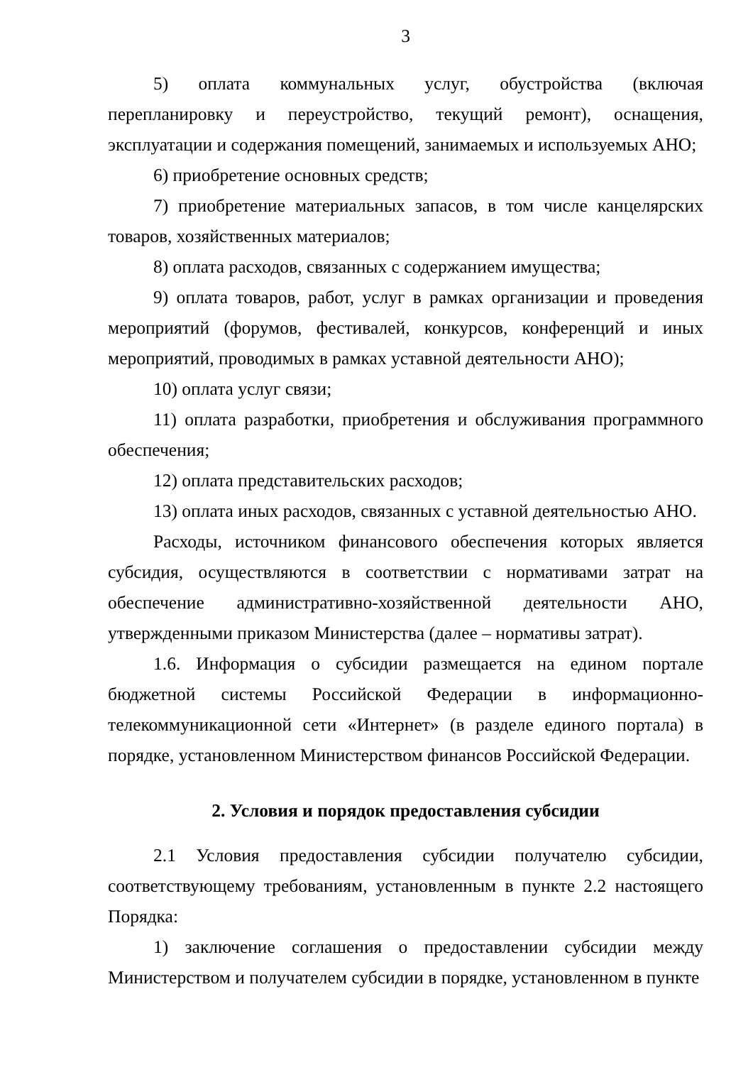3
5) оплата коммунальных услуг, обустройства (включая перепланировку и переустройство, текущий ремонт), оснащения, эксплуатации и содержания помещений, занимаемых и используемых АНО;
6) приобретение основных средств;
7) приобретение материальных запасов, в том числе канцелярских товаров, хозяйственных материалов;
8) оплата расходов, связанных с содержанием имущества;
9) оплата товаров, работ, услуг в рамках организации и проведения мероприятий (форумов, фестивалей, конкурсов, конференций и иных мероприятий, проводимых в рамках уставной деятельности АНО);
10) оплата услуг связи;
11) оплата разработки, приобретения и обслуживания программного обеспечения;
12) оплата представительских расходов;
13) оплата иных расходов, связанных с уставной деятельностью АНО.
Расходы, источником финансового обеспечения которых является субсидия, осуществляются в соответствии с нормативами затрат на обеспечение административно-хозяйственной деятельности АНО, утвержденными приказом Министерства (далее – нормативы затрат).
1.6. Информация о субсидии размещается на едином портале бюджетной системы Российской Федерации в информационно-телекоммуникационной сети «Интернет» (в разделе единого портала) в порядке, установленном Министерством финансов Российской Федерации.
2. Условия и порядок предоставления субсидии
2.1 Условия предоставления субсидии получателю субсидии, соответствующему требованиям, установленным в пункте 2.2 настоящего Порядка:
1) заключение соглашения о предоставлении субсидии между Министерством и получателем субсидии в порядке, установленном в пункте